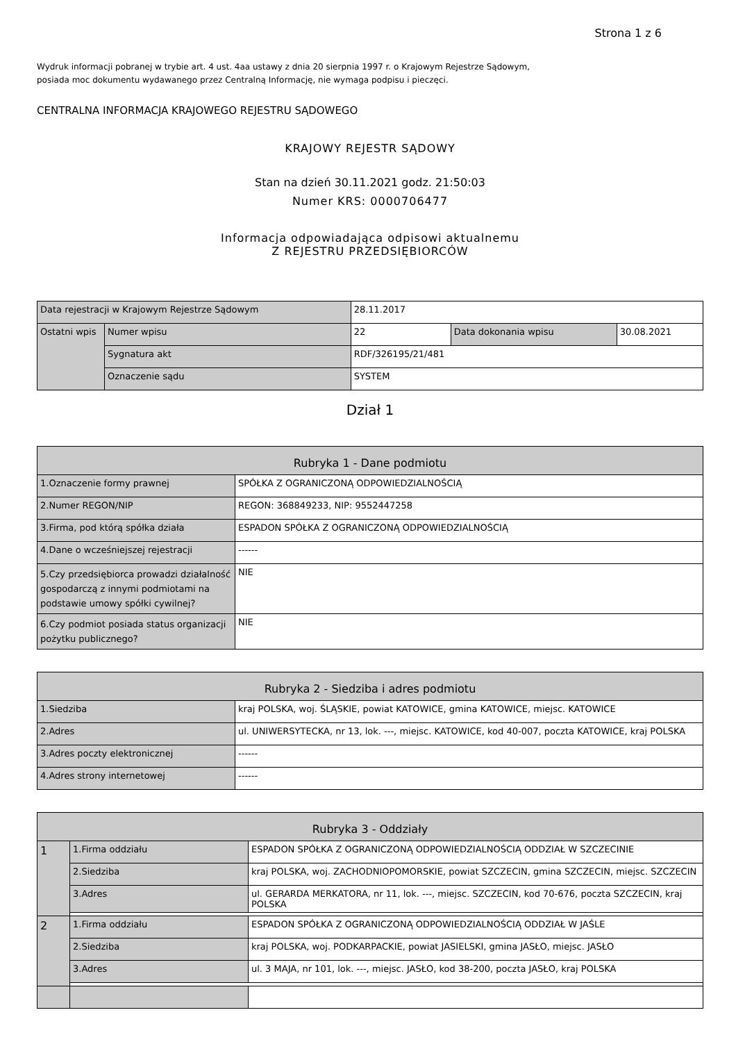Strona 1 z 6
Wydruk informacji pobranej w trybie art. 4 ust. 4aa ustawy z dnia 20 sierpnia 1997 r. o Krajowym Rejestrze Sądowym,
posiada moc dokumentu wydawanego przez Centralną Informację, nie wymaga podpisu i pieczęci.
CENTRALNA INFORMACJA KRAJOWEGO REJESTRU SĄDOWEGO
KRAJOWY REJESTR SĄDOWY
Stan na dzień 30.11.2021 godz. 21:50:03
Numer KRS: 0000706477
Informacja odpowiadająca odpisowi aktualnemu
Z REJESTRU PRZEDSIĘBIORCÓW
| Data rejestracji w Krajowym Rejestrze Sądowym | | 28.11.2017 | | |
| Ostatni wpis | Numer wpisu | 22 | Data dokonania wpisu | 30.08.2021 |
| | Sygnatura akt | RDF/326195/21/481 | | |
| | Oznaczenie sądu | SYSTEM | | |
Dział 1
| Rubryka 1 - Dane podmiotu | |
| 1.Oznaczenie formy prawnej | SPÓŁKA Z OGRANICZONĄ ODPOWIEDZIALNOŚCIĄ |
| 2.Numer REGON/NIP | REGON: 368849233, NIP: 9552447258 |
| 3.Firma, pod którą spółka działa | ESPADON SPÓŁKA Z OGRANICZONĄ ODPOWIEDZIALNOŚCIĄ |
| 4.Dane o wcześniejszej rejestracji | ------ |
| 5.Czy przedsiębiorca prowadzi działalność gospodarczą z innymi podmiotami na podstawie umowy spółki cywilnej? | NIE |
| 6.Czy podmiot posiada status organizacji pożytku publicznego? | NIE |
| Rubryka 2 - Siedziba i adres podmiotu | |
| 1.Siedziba | kraj POLSKA, woj. ŚLĄSKIE, powiat KATOWICE, gmina KATOWICE, miejsc. KATOWICE |
| 2.Adres | ul. UNIWERSYTECKA, nr 13, lok. ---, miejsc. KATOWICE, kod 40-007, poczta KATOWICE, kraj POLSKA |
| 3.Adres poczty elektronicznej | ------ |
| 4.Adres strony internetowej | ------ |
| Rubryka 3 - Oddziały | | |
| 1 | 1.Firma oddziału | ESPADON SPÓŁKA Z OGRANICZONĄ ODPOWIEDZIALNOŚCIĄ ODDZIAŁ W SZCZECINIE |
| | 2.Siedziba | kraj POLSKA, woj. ZACHODNIOPOMORSKIE, powiat SZCZECIN, gmina SZCZECIN, miejsc. SZCZECIN |
| | 3.Adres | ul. GERARDA MERKATORA, nr 11, lok. ---, miejsc. SZCZECIN, kod 70-676, poczta SZCZECIN, kraj POLSKA |
| 2 | 1.Firma oddziału | ESPADON SPÓŁKA Z OGRANICZONĄ ODPOWIEDZIALNOŚCIĄ ODDZIAŁ W JAŚLE |
| | 2.Siedziba | kraj POLSKA, woj. PODKARPACKIE, powiat JASIELSKI, gmina JASŁO, miejsc. JASŁO |
| | 3.Adres | ul. 3 MAJA, nr 101, lok. ---, miejsc. JASŁO, kod 38-200, poczta JASŁO, kraj POLSKA |